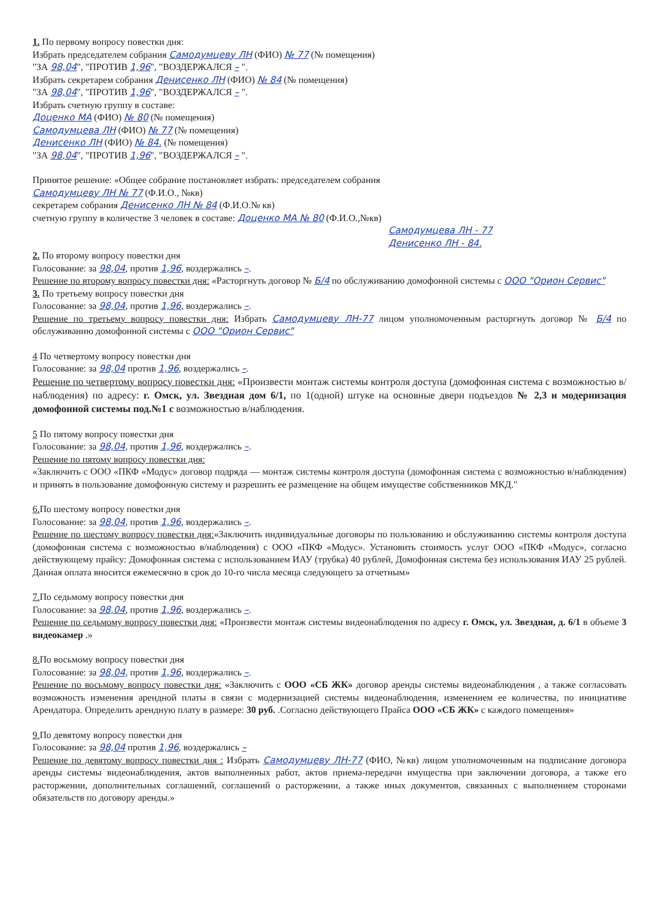1. По первому вопросу повестки дня:
Избрать председателем собрания Самодумцеву ЛН (ФИО) № 77 (№ помещения)
"ЗА 98,04", "ПРОТИВ 1,96", "ВОЗДЕРЖАЛСЯ – ".
Избрать секретарем собрания Денисенко ЛН (ФИО) № 84 (№ помещения)
"ЗА 98,04", "ПРОТИВ 1,96", "ВОЗДЕРЖАЛСЯ – ".
Избрать счетную группу в составе:
Доценко МА (ФИО) № 80 (№ помещения)
Самодумцева ЛН (ФИО) № 77 (№ помещения)
Денисенко ЛН (ФИО) № 84. (№ помещения)
"ЗА 98,04", "ПРОТИВ 1,96", "ВОЗДЕРЖАЛСЯ – ".
Принятое решение: «Общее собрание постановляет избрать: председателем собрания
Самодумцеву ЛН № 77 (Ф.И.О., №кв)
секретарем собрания Денисенко ЛН № 84 (Ф.И.О.№ кв)
счетную группу в количестве 3 человек в составе: Доценко МА № 80 (Ф.И.О.,№кв)
Самодумцева ЛН - 77
Денисенко ЛН - 84.
2. По второму вопросу повестки дня
Голосование: за 98,04, против 1,96, воздержались –.
Решение по второму вопросу повестки дня: «Расторгнуть договор № Б/4 по обслуживанию домофонной системы с ООО "Орион Сервис"
3. По третьему вопросу повестки дня
Голосование: за 98,04, против 1,96, воздержались –.
Решение по третьему вопросу повестки дня: Избрать Самодумцеву ЛН-77 лицом уполномоченным расторгнуть договор № Б/4 по обслуживанию домофонной системы с ООО "Орион Сервис"
4 По четвертому вопросу повестки дня
Голосование: за 98,04 против 1,96, воздержались –.
Решение по четвертому вопросу повестки дня: «Произвести монтаж системы контроля доступа (домофонная система с возможностью в/наблюдения) по адресу: г. Омск, ул. Звездная дом 6/1, по 1(одной) штуке на основные двери подъездов № 2,3 и модернизация домофонной системы под.№1 с возможностью в/наблюдения.
5 По пятому вопросу повестки дня
Голосование: за 98,04, против 1,96, воздержались –.
Решение по пятому вопросу повестки дня:
«Заключить с ООО «ПКФ «Модус» договор подряда — монтаж системы контроля доступа (домофонная система с возможностью в/наблюдения) и принять в пользование домофонную систему и разрешить ее размещение на общем имуществе собственников МКД."
6. По шестому вопросу повестки дня
Голосование: за 98,04, против 1,96, воздержались –.
Решение по шестому вопросу повестки дня:«Заключить индивидуальные договоры по пользованию и обслуживанию системы контроля доступа (домофонная система с возможностью в/наблюдения) с ООО «ПКФ «Модус». Установить стоимость услуг ООО «ПКФ «Модус», согласно действующему прайсу: Домофонная система с использованием ИАУ (трубка) 40 рублей, Домофонная система без использования ИАУ 25 рублей. Данная оплата вносится ежемесячно в срок до 10-го числа месяца следующего за отчетным»
7. По седьмому вопросу повестки дня
Голосование: за 98,04, против 1,96, воздержались –.
Решение по седьмому вопросу повестки дня: «Произвести монтаж системы видеонаблюдения по адресу г. Омск, ул. Звездная, д. 6/1 в объеме 3 видеокамер .»
8. По восьмому вопросу повестки дня
Голосование: за 98,04, против 1,96, воздержались –.
Решение по восьмому вопросу повестки дня: «Заключить с ООО «СБ ЖК» договор аренды системы видеонаблюдения , а также согласовать возможность изменения арендной платы в связи с модернизацией системы видеонаблюдения, изменением ее количества, по инициативе Арендатора. Определить арендную плату в размере: 30 руб. .Согласно действующего Прайса ООО «СБ ЖК» с каждого помещения»
9. По девятому вопросу повестки дня
Голосование: за 98,04 против 1,96, воздержались –
Решение по девятому вопросу повестки дня : Избрать Самодумцеву ЛН-77 (ФИО, №кв) лицом уполномоченным на подписание договора аренды системы видеонаблюдения, актов выполненных работ, актов приема-передачи имущества при заключении договора, а также его расторжении, дополнительных соглашений, соглашений о расторжении, а также иных документов, связанных с выполнением сторонами обязательств по договору аренды.»